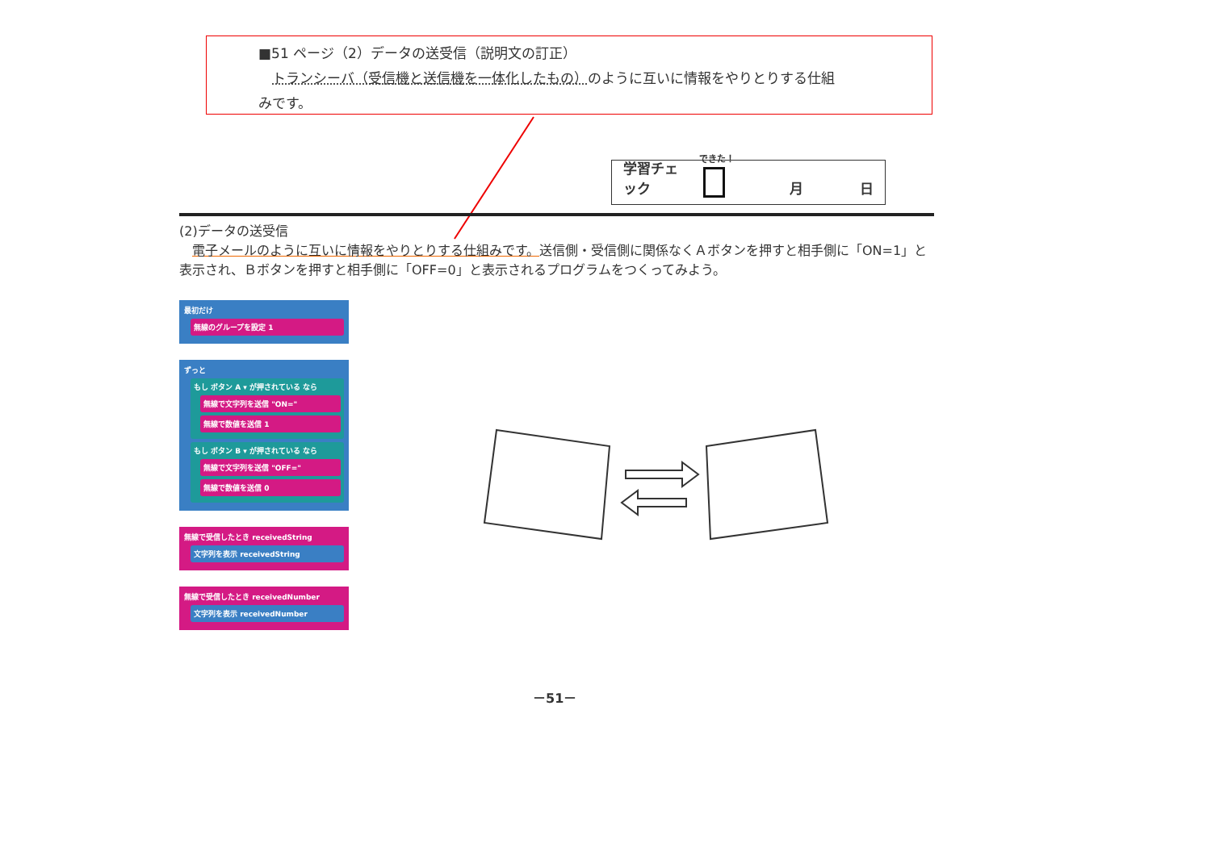■51 ページ（2）データの送受信（説明文の訂正）
　トランシーバ（受信機と送信機を一体化したもの）のように互いに情報をやりとりする仕組
みです。
学習チェック
できた！
月 日
(2)データの送受信
　電子メールのように互いに情報をやりとりする仕組みです。送信側・受信側に関係なくＡボタンを押すと相手側に「ON=1」と表示され、Ｂボタンを押すと相手側に「OFF=0」と表示されるプログラムをつくってみよう。
最初だけ
無線のグループを設定 1
ずっと
もし ボタン A ▾ が押されている なら
無線で文字列を送信 "ON="
無線で数値を送信 1
もし ボタン B ▾ が押されている なら
無線で文字列を送信 "OFF="
無線で数値を送信 0
無線で受信したとき receivedString
文字列を表示 receivedString
無線で受信したとき receivedNumber
文字列を表示 receivedNumber
－51－